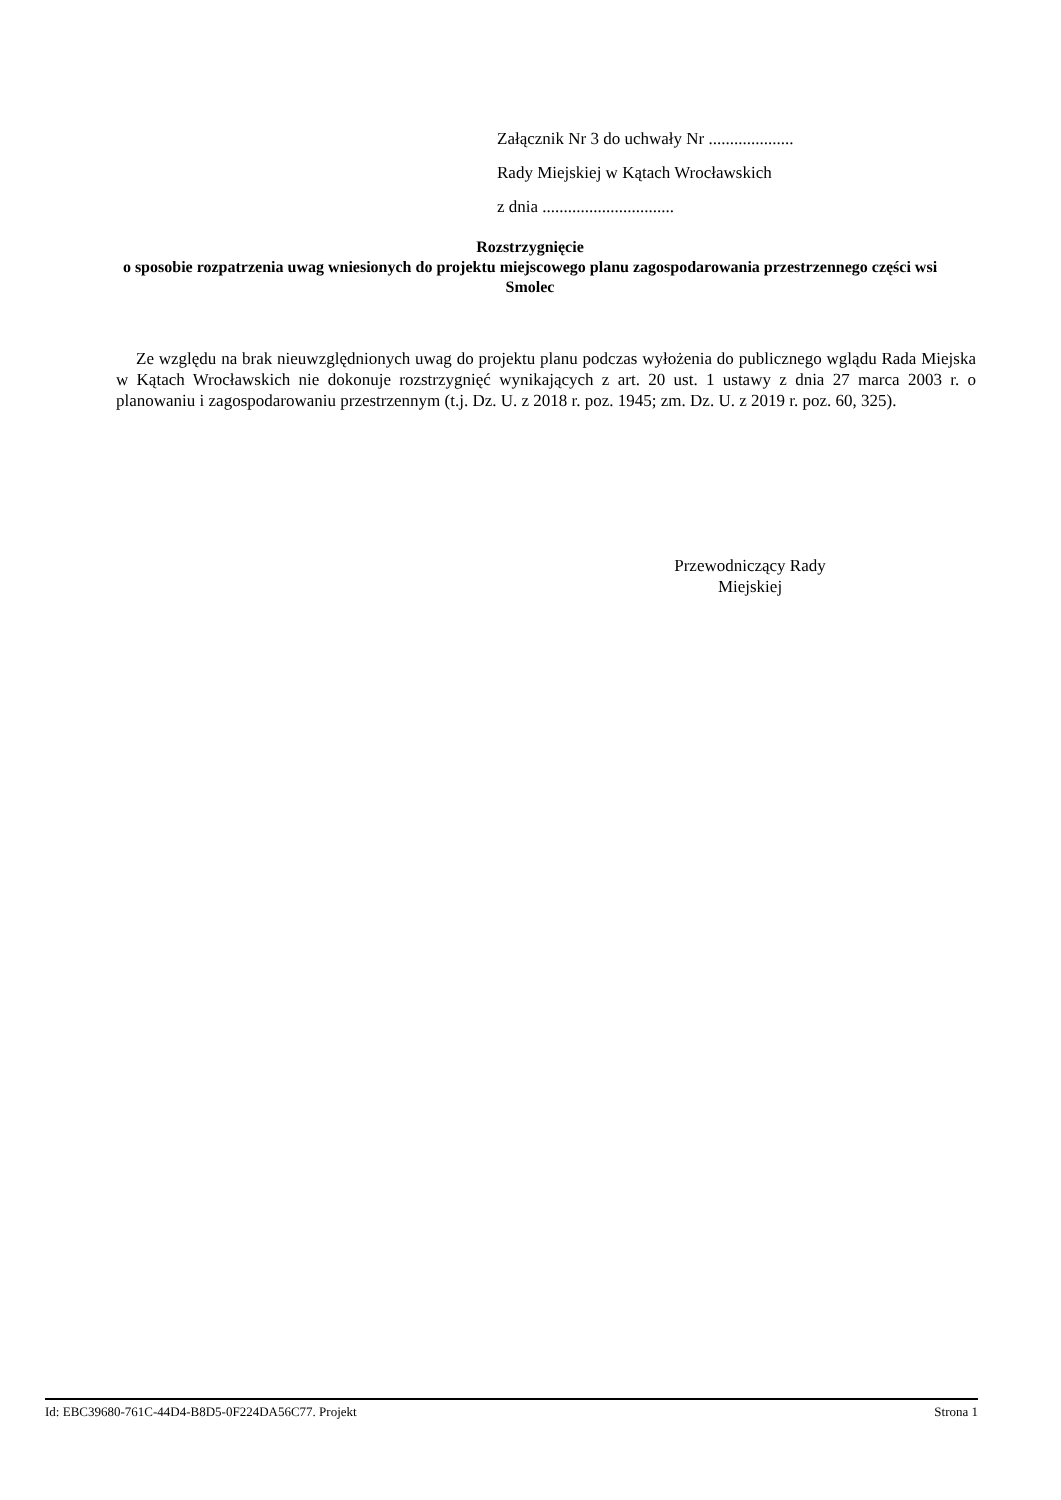Załącznik Nr 3 do uchwały Nr ....................
Rady Miejskiej w Kątach Wrocławskich
z dnia ...............................
Rozstrzygnięcie
o sposobie rozpatrzenia uwag wniesionych do projektu miejscowego planu zagospodarowania przestrzennego części wsi Smolec
Ze względu na brak nieuwzględnionych uwag do projektu planu podczas wyłożenia do publicznego wglądu Rada Miejska w Kątach Wrocławskich nie dokonuje rozstrzygnięć wynikających z art. 20 ust. 1 ustawy z dnia 27 marca 2003 r. o planowaniu i zagospodarowaniu przestrzennym (t.j. Dz. U. z 2018 r. poz. 1945; zm. Dz. U. z 2019 r. poz. 60, 325).
Przewodniczący Rady Miejskiej
Id: EBC39680-761C-44D4-B8D5-0F224DA56C77. Projekt Strona 1